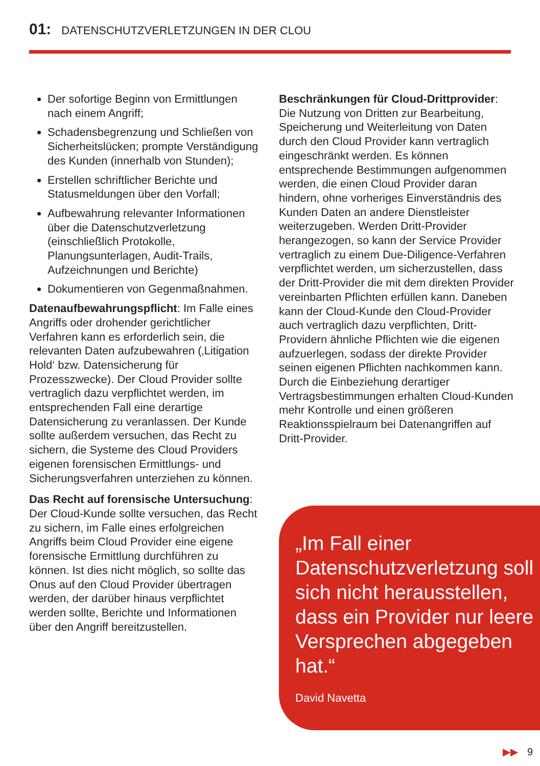01: DATENSCHUTZVERLETZUNGEN IN DER CLOU
Der sofortige Beginn von Ermittlungen nach einem Angriff;
Schadensbegrenzung und Schließen von Sicherheitslücken; prompte Verständigung des Kunden (innerhalb von Stunden);
Erstellen schriftlicher Berichte und Statusmeldungen über den Vorfall;
Aufbewahrung relevanter Informationen über die Datenschutzverletzung (einschließlich Protokolle, Planungsunterlagen, Audit-Trails, Aufzeichnungen und Berichte)
Dokumentieren von Gegenmaßnahmen.
Datenaufbewahrungspflicht: Im Falle eines Angriffs oder drohender gerichtlicher Verfahren kann es erforderlich sein, die relevanten Daten aufzubewahren (‚Litigation Hold‘ bzw. Datensicherung für Prozesszwecke). Der Cloud Provider sollte vertraglich dazu verpflichtet werden, im entsprechenden Fall eine derartige Datensicherung zu veranlassen. Der Kunde sollte außerdem versuchen, das Recht zu sichern, die Systeme des Cloud Providers eigenen forensischen Ermittlungs- und Sicherungsverfahren unterziehen zu können.
Das Recht auf forensische Untersuchung: Der Cloud-Kunde sollte versuchen, das Recht zu sichern, im Falle eines erfolgreichen Angriffs beim Cloud Provider eine eigene forensische Ermittlung durchführen zu können. Ist dies nicht möglich, so sollte das Onus auf den Cloud Provider übertragen werden, der darüber hinaus verpflichtet werden sollte, Berichte und Informationen über den Angriff bereitzustellen.
Beschränkungen für Cloud-Drittprovider: Die Nutzung von Dritten zur Bearbeitung, Speicherung und Weiterleitung von Daten durch den Cloud Provider kann vertraglich eingeschränkt werden. Es können entsprechende Bestimmungen aufgenommen werden, die einen Cloud Provider daran hindern, ohne vorheriges Einverständnis des Kunden Daten an andere Dienstleister weiterzugeben. Werden Dritt-Provider herangezogen, so kann der Service Provider vertraglich zu einem Due-Diligence-Verfahren verpflichtet werden, um sicherzustellen, dass der Dritt-Provider die mit dem direkten Provider vereinbarten Pflichten erfüllen kann. Daneben kann der Cloud-Kunde den Cloud-Provider auch vertraglich dazu verpflichten, Dritt-Providern ähnliche Pflichten wie die eigenen aufzuerlegen, sodass der direkte Provider seinen eigenen Pflichten nachkommen kann. Durch die Einbeziehung derartiger Vertragsbestimmungen erhalten Cloud-Kunden mehr Kontrolle und einen größeren Reaktionsspielraum bei Datenangriffen auf Dritt-Provider.
„Im Fall einer Datenschutzverletzung soll sich nicht herausstellen, dass ein Provider nur leere Versprechen abgegeben hat.“
David Navetta
▶▶ 9